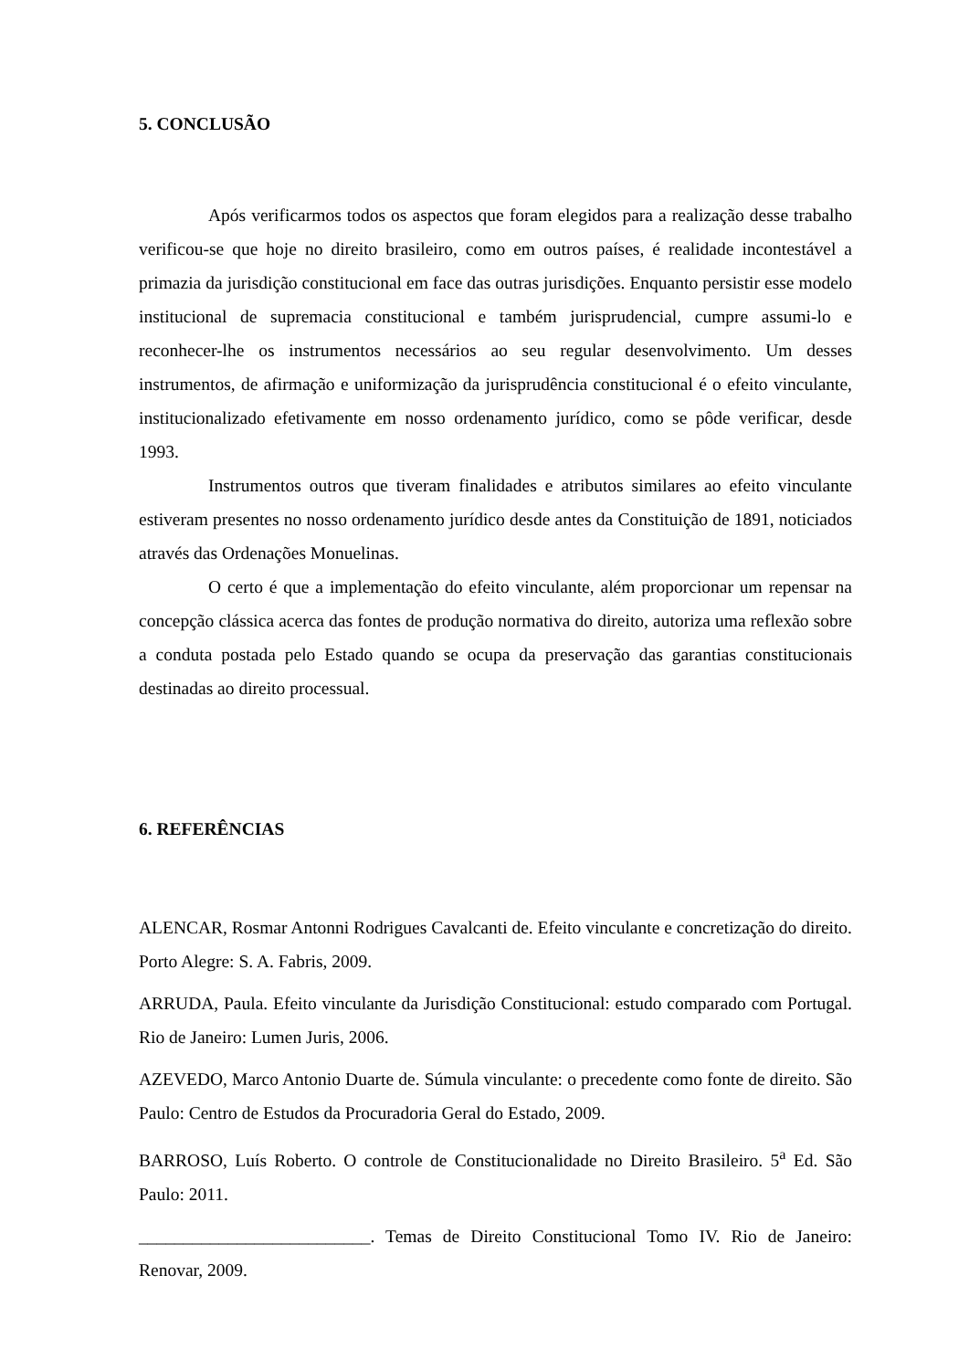5. CONCLUSÃO
Após verificarmos todos os aspectos que foram elegidos para a realização desse trabalho verificou-se que hoje no direito brasileiro, como em outros países, é realidade incontestável a primazia da jurisdição constitucional em face das outras jurisdições. Enquanto persistir esse modelo institucional de supremacia constitucional e também jurisprudencial, cumpre assumi-lo e reconhecer-lhe os instrumentos necessários ao seu regular desenvolvimento. Um desses instrumentos, de afirmação e uniformização da jurisprudência constitucional é o efeito vinculante, institucionalizado efetivamente em nosso ordenamento jurídico, como se pôde verificar, desde 1993.
Instrumentos outros que tiveram finalidades e atributos similares ao efeito vinculante estiveram presentes no nosso ordenamento jurídico desde antes da Constituição de 1891, noticiados através das Ordenações Monuelinas.
O certo é que a implementação do efeito vinculante, além proporcionar um repensar na concepção clássica acerca das fontes de produção normativa do direito, autoriza uma reflexão sobre a conduta postada pelo Estado quando se ocupa da preservação das garantias constitucionais destinadas ao direito processual.
6. REFERÊNCIAS
ALENCAR, Rosmar Antonni Rodrigues Cavalcanti de. Efeito vinculante e concretização do direito. Porto Alegre: S. A. Fabris, 2009.
ARRUDA, Paula. Efeito vinculante da Jurisdição Constitucional: estudo comparado com Portugal. Rio de Janeiro: Lumen Juris, 2006.
AZEVEDO, Marco Antonio Duarte de. Súmula vinculante: o precedente como fonte de direito. São Paulo: Centro de Estudos da Procuradoria Geral do Estado, 2009.
BARROSO, Luís Roberto. O controle de Constitucionalidade no Direito Brasileiro. 5<sup>a</sup> Ed. São Paulo: 2011.
__________________________. Temas de Direito Constitucional Tomo IV. Rio de Janeiro: Renovar, 2009.